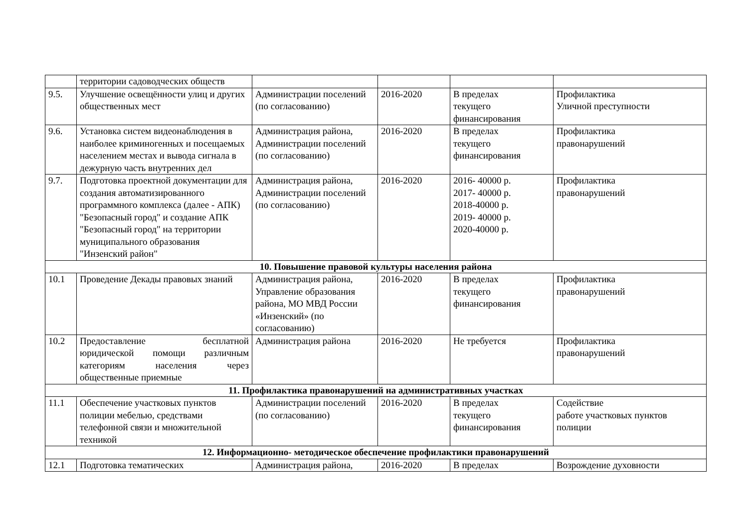| | территории садоводческих обществ | | | | |
| 9.5. | Улучшение освещённости улиц и других общественных мест | Администрации поселений (по согласованию) | 2016-2020 | В пределах текущего финансирования | Профилактика Уличной преступности |
| 9.6. | Установка систем видеонаблюдения в наиболее криминогенных и посещаемых населением местах и вывода сигнала в дежурную часть внутренних дел | Администрация района, Администрации поселений (по согласованию) | 2016-2020 | В пределах текущего финансирования | Профилактика правонарушений |
| 9.7. | Подготовка проектной документации для создания автоматизированного программного комплекса (далее - АПК) "Безопасный город" и создание АПК "Безопасный город" на территории муниципального образования "Инзенский район" | Администрация района, Администрации поселений (по согласованию) | 2016-2020 | 2016- 40000 р. 2017- 40000 р. 2018-40000 р. 2019- 40000 р. 2020-40000 р. | Профилактика правонарушений |
| 10. Повышение правовой культуры населения района | | | | | |
| 10.1 | Проведение Декады правовых знаний | Администрация района, Управление образования района, МО МВД России «Инзенский» (по согласованию) | 2016-2020 | В пределах текущего финансирования | Профилактика правонарушений |
| 10.2 | Предоставление бесплатной юридической помощи различным категориям населения через общественные приемные | Администрация района | 2016-2020 | Не требуется | Профилактика правонарушений |
| 11. Профилактика правонарушений на административных участках | | | | | |
| 11.1 | Обеспечение участковых пунктов полиции мебелью, средствами телефонной связи и множительной техникой | Администрации поселений (по согласованию) | 2016-2020 | В пределах текущего финансирования | Содействие работе участковых пунктов полиции |
| 12. Информационно- методическое обеспечение профилактики правонарушений | | | | | |
| 12.1 | Подготовка тематических | Администрация района, | 2016-2020 | В пределах | Возрождение духовности |